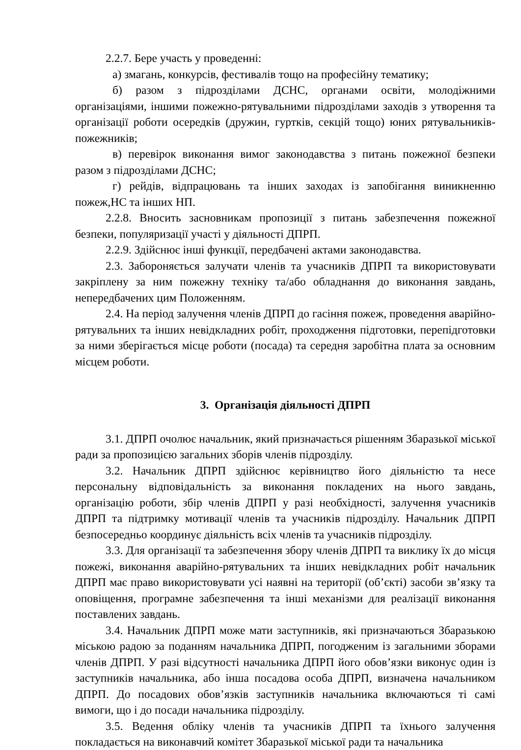2.2.7. Бере участь у проведенні:
а) змагань, конкурсів, фестивалів тощо на професійну тематику;
б) разом з підрозділами ДСНС, органами освіти, молодіжними організаціями, іншими пожежно-рятувальними підрозділами заходів з утворення та організації роботи осередків (дружин, гуртків, секцій тощо) юних рятувальників-пожежників;
в) перевірок виконання вимог законодавства з питань пожежної безпеки разом з підрозділами ДСНС;
г) рейдів, відпрацювань та інших заходах із запобігання виникненню пожеж,НС та інших НП.
2.2.8. Вносить засновникам пропозиції з питань забезпечення пожежної безпеки, популяризації участі у діяльності ДПРП.
2.2.9. Здійснює інші функції, передбачені актами законодавства.
2.3. Забороняється залучати членів та учасників ДПРП та використовувати закріплену за ним пожежну техніку та/або обладнання до виконання завдань, непередбачених цим Положенням.
2.4. На період залучення членів ДПРП до гасіння пожеж, проведення аварійно-рятувальних та інших невідкладних робіт, проходження підготовки, перепідготовки за ними зберігається місце роботи (посада) та середня заробітна плата за основним місцем роботи.
3. Організація діяльності ДПРП
3.1. ДПРП очолює начальник, який призначається рішенням Збаразької міської ради за пропозицією загальних зборів членів підрозділу.
3.2. Начальник ДПРП здійснює керівництво його діяльністю та несе персональну відповідальність за виконання покладених на нього завдань, організацію роботи, збір членів ДПРП у разі необхідності, залучення учасників ДПРП та підтримку мотивації членів та учасників підрозділу. Начальник ДПРП безпосередньо координує діяльність всіх членів та учасників підрозділу.
3.3. Для організації та забезпечення збору членів ДПРП та виклику їх до місця пожежі, виконання аварійно-рятувальних та інших невідкладних робіт начальник ДПРП має право використовувати усі наявні на території (об’єкті) засоби зв’язку та оповіщення, програмне забезпечення та інші механізми для реалізації виконання поставлених завдань.
3.4. Начальник ДПРП може мати заступників, які призначаються Збаразькою міською радою за поданням начальника ДПРП, погодженим із загальними зборами членів ДПРП. У разі відсутності начальника ДПРП його обов’язки виконує один із заступників начальника, або інша посадова особа ДПРП, визначена начальником ДПРП. До посадових обов’язків заступників начальника включаються ті самі вимоги, що і до посади начальника підрозділу.
3.5. Ведення обліку членів та учасників ДПРП та їхнього залучення покладається на виконавчий комітет Збаразької міської ради та начальника